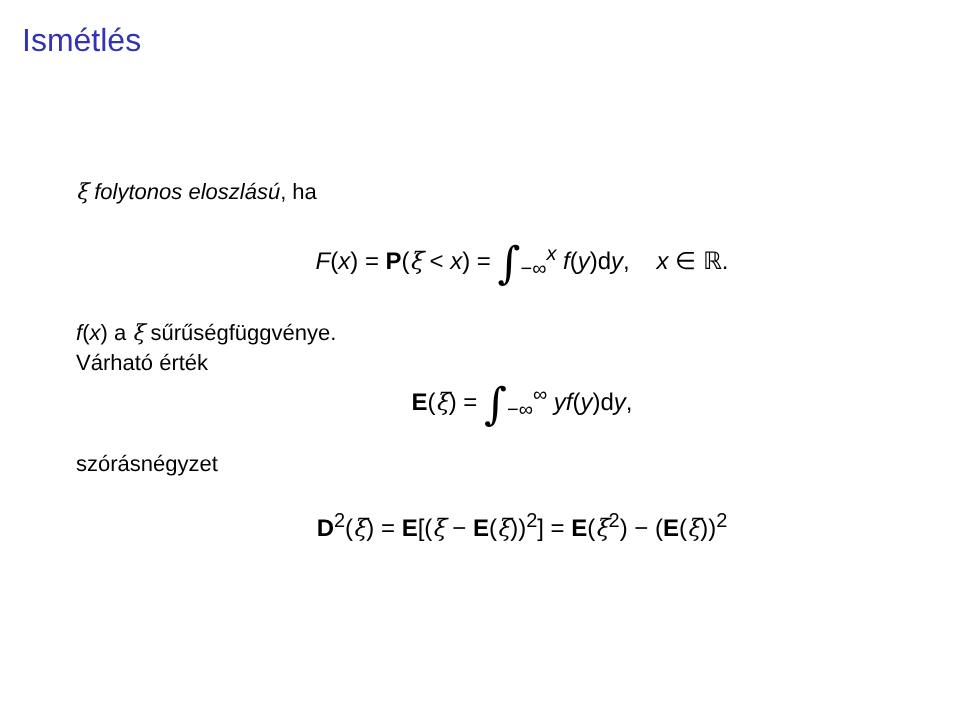Ismétlés
ξ folytonos eloszlású, ha
F(x) = P(ξ < x) = ∫<sub>−∞</sub><sup>x</sup> f(y)dy, x ∈ ℝ.
f(x) a ξ sűrűségfüggvénye.
Várható érték
E(ξ) = ∫<sub>−∞</sub><sup>∞</sup> yf(y)dy,
szórásnégyzet
D<sup>2</sup>(ξ) = E[(ξ − E(ξ))<sup>2</sup>] = E(ξ<sup>2</sup>) − (E(ξ))<sup>2</sup>